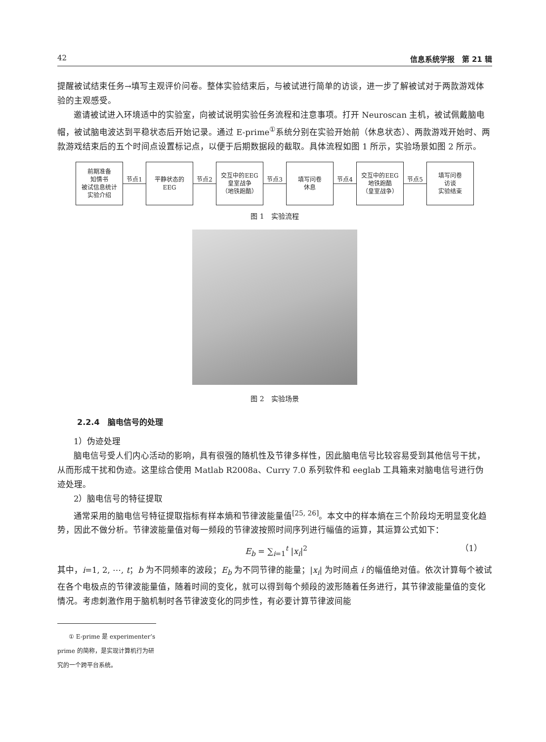42 信息系统学报　第 21 辑
提醒被试结束任务→填写主观评价问卷。整体实验结束后，与被试进行简单的访谈，进一步了解被试对于两款游戏体验的主观感受。
邀请被试进入环境适中的实验室，向被试说明实验任务流程和注意事项。打开 Neuroscan 主机，被试佩戴脑电帽，被试脑电波达到平稳状态后开始记录。通过 E-prime<sup>①</sup>系统分别在实验开始前（休息状态）、两款游戏开始时、两款游戏结束后的五个时间点设置标记点，以便于后期数据段的截取。具体流程如图 1 所示，实验场景如图 2 所示。
前期准备
知情书
被试信息统计
实验介绍
节点1
平静状态的
EEG
节点2
交互中的EEG
皇室战争
（地铁跑酷）
节点3
填写问卷
休息
节点4
交互中的EEG
地铁跑酷
（皇室战争）
节点5
填写问卷
访谈
实验结束
图 1　实验流程
图 2　实验场景
2.2.4　脑电信号的处理
1）伪迹处理
脑电信号受人们内心活动的影响，具有很强的随机性及节律多样性，因此脑电信号比较容易受到其他信号干扰，从而形成干扰和伪迹。这里综合使用 Matlab R2008a、Curry 7.0 系列软件和 eeglab 工具箱来对脑电信号进行伪迹处理。
2）脑电信号的特征提取
通常采用的脑电信号特征提取指标有样本熵和节律波能量值<sup>[25, 26]</sup>。本文中的样本熵在三个阶段均无明显变化趋势，因此不做分析。节律波能量值对每一频段的节律波按照时间序列进行幅值的运算，其运算公式如下：
E<sub>b</sub> = ∑<sub>i=1</sub><sup>t</sup> |x<sub>i</sub>|<sup>2</sup> （1）
其中，i=1, 2, ⋯, t；b 为不同频率的波段；E<sub>b</sub> 为不同节律的能量；|x<sub>i</sub>| 为时间点 i 的幅值绝对值。依次计算每个被试在各个电极点的节律波能量值，随着时间的变化，就可以得到每个频段的波形随着任务进行，其节律波能量值的变化情况。考虑刺激作用于脑机制时各节律波变化的同步性，有必要计算节律波间能
① E-prime 是 experimenter’s prime 的简称，是实现计算机行为研究的一个跨平台系统。